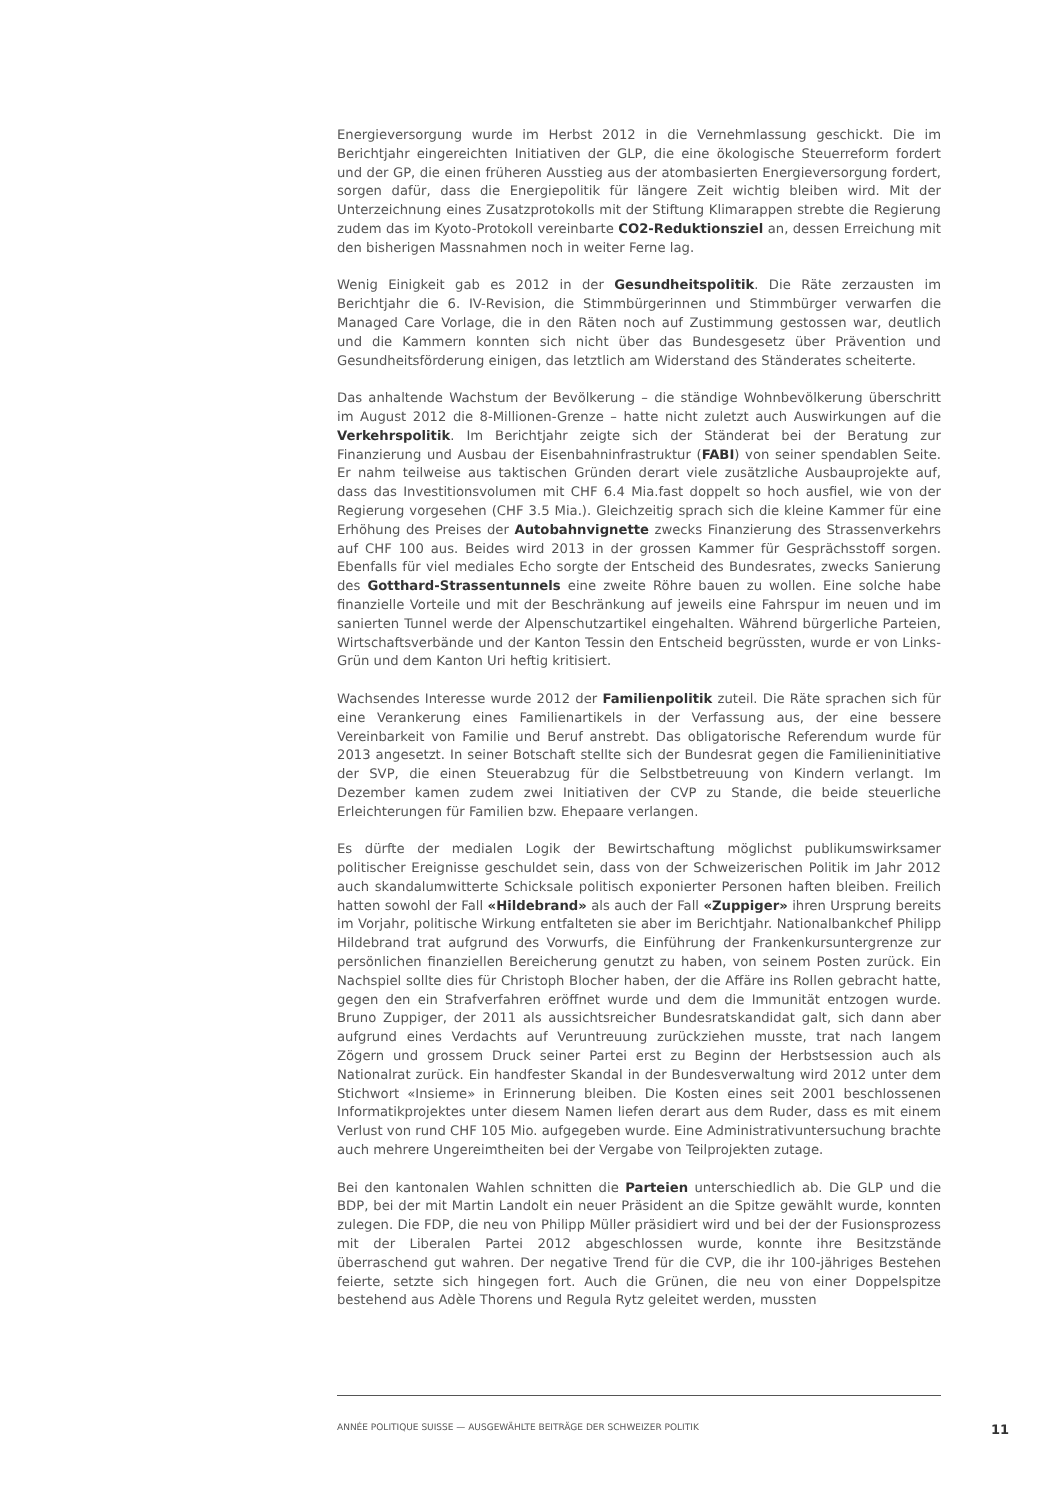Energieversorgung wurde im Herbst 2012 in die Vernehmlassung geschickt. Die im Berichtjahr eingereichten Initiativen der GLP, die eine ökologische Steuerreform fordert und der GP, die einen früheren Ausstieg aus der atombasierten Energieversorgung fordert, sorgen dafür, dass die Energiepolitik für längere Zeit wichtig bleiben wird. Mit der Unterzeichnung eines Zusatzprotokolls mit der Stiftung Klimarappen strebte die Regierung zudem das im Kyoto-Protokoll vereinbarte CO2-Reduktionsziel an, dessen Erreichung mit den bisherigen Massnahmen noch in weiter Ferne lag.
Wenig Einigkeit gab es 2012 in der Gesundheitspolitik. Die Räte zerzausten im Berichtjahr die 6. IV-Revision, die Stimmbürgerinnen und Stimmbürger verwarfen die Managed Care Vorlage, die in den Räten noch auf Zustimmung gestossen war, deutlich und die Kammern konnten sich nicht über das Bundesgesetz über Prävention und Gesundheitsförderung einigen, das letztlich am Widerstand des Ständerates scheiterte.
Das anhaltende Wachstum der Bevölkerung – die ständige Wohnbevölkerung überschritt im August 2012 die 8-Millionen-Grenze – hatte nicht zuletzt auch Auswirkungen auf die Verkehrspolitik. Im Berichtjahr zeigte sich der Ständerat bei der Beratung zur Finanzierung und Ausbau der Eisenbahninfrastruktur (FABI) von seiner spendablen Seite. Er nahm teilweise aus taktischen Gründen derart viele zusätzliche Ausbauprojekte auf, dass das Investitionsvolumen mit CHF 6.4 Mia.fast doppelt so hoch ausfiel, wie von der Regierung vorgesehen (CHF 3.5 Mia.). Gleichzeitig sprach sich die kleine Kammer für eine Erhöhung des Preises der Autobahnvignette zwecks Finanzierung des Strassenverkehrs auf CHF 100 aus. Beides wird 2013 in der grossen Kammer für Gesprächsstoff sorgen. Ebenfalls für viel mediales Echo sorgte der Entscheid des Bundesrates, zwecks Sanierung des Gotthard-Strassentunnels eine zweite Röhre bauen zu wollen. Eine solche habe finanzielle Vorteile und mit der Beschränkung auf jeweils eine Fahrspur im neuen und im sanierten Tunnel werde der Alpenschutzartikel eingehalten. Während bürgerliche Parteien, Wirtschaftsverbände und der Kanton Tessin den Entscheid begrüssten, wurde er von Links-Grün und dem Kanton Uri heftig kritisiert.
Wachsendes Interesse wurde 2012 der Familienpolitik zuteil. Die Räte sprachen sich für eine Verankerung eines Familienartikels in der Verfassung aus, der eine bessere Vereinbarkeit von Familie und Beruf anstrebt. Das obligatorische Referendum wurde für 2013 angesetzt. In seiner Botschaft stellte sich der Bundesrat gegen die Familieninitiative der SVP, die einen Steuerabzug für die Selbstbetreuung von Kindern verlangt. Im Dezember kamen zudem zwei Initiativen der CVP zu Stande, die beide steuerliche Erleichterungen für Familien bzw. Ehepaare verlangen.
Es dürfte der medialen Logik der Bewirtschaftung möglichst publikumswirksamer politischer Ereignisse geschuldet sein, dass von der Schweizerischen Politik im Jahr 2012 auch skandalumwitterte Schicksale politisch exponierter Personen haften bleiben. Freilich hatten sowohl der Fall «Hildebrand» als auch der Fall «Zuppiger» ihren Ursprung bereits im Vorjahr, politische Wirkung entfalteten sie aber im Berichtjahr. Nationalbankchef Philipp Hildebrand trat aufgrund des Vorwurfs, die Einführung der Frankenkursuntergrenze zur persönlichen finanziellen Bereicherung genutzt zu haben, von seinem Posten zurück. Ein Nachspiel sollte dies für Christoph Blocher haben, der die Affäre ins Rollen gebracht hatte, gegen den ein Strafverfahren eröffnet wurde und dem die Immunität entzogen wurde. Bruno Zuppiger, der 2011 als aussichtsreicher Bundesratskandidat galt, sich dann aber aufgrund eines Verdachts auf Veruntreuung zurückziehen musste, trat nach langem Zögern und grossem Druck seiner Partei erst zu Beginn der Herbstsession auch als Nationalrat zurück. Ein handfester Skandal in der Bundesverwaltung wird 2012 unter dem Stichwort «Insieme» in Erinnerung bleiben. Die Kosten eines seit 2001 beschlossenen Informatikprojektes unter diesem Namen liefen derart aus dem Ruder, dass es mit einem Verlust von rund CHF 105 Mio. aufgegeben wurde. Eine Administrativuntersuchung brachte auch mehrere Ungereimtheiten bei der Vergabe von Teilprojekten zutage.
Bei den kantonalen Wahlen schnitten die Parteien unterschiedlich ab. Die GLP und die BDP, bei der mit Martin Landolt ein neuer Präsident an die Spitze gewählt wurde, konnten zulegen. Die FDP, die neu von Philipp Müller präsidiert wird und bei der der Fusionsprozess mit der Liberalen Partei 2012 abgeschlossen wurde, konnte ihre Besitzstände überraschend gut wahren. Der negative Trend für die CVP, die ihr 100-jähriges Bestehen feierte, setzte sich hingegen fort. Auch die Grünen, die neu von einer Doppelspitze bestehend aus Adèle Thorens und Regula Rytz geleitet werden, mussten
ANNÉE POLITIQUE SUISSE — AUSGEWÄHLTE BEITRÄGE DER SCHWEIZER POLITIK 11